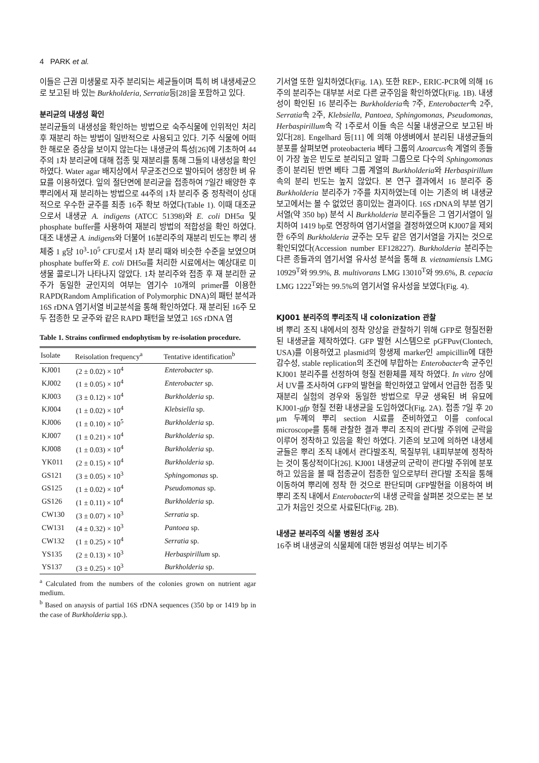4 PARK et al.
이들은 근권 미생물로 자주 분리되는 세균들이며 특히 벼 내생세균으로 보고된 바 있는 Burkholderia, Serratia등[28]을 포함하고 있다.
분리균의 내생성 확인
분리균들의 내생성을 확인하는 방법으로 숙주식물에 인위적인 처리 후 재분리 하는 방법이 일반적으로 사용되고 있다. 기주 식물에 어떠한 해로운 증상을 보이지 않는다는 내생균의 특성[26]에 기초하여 44주의 1차 분리균에 대해 접종 및 재분리를 통해 그들의 내생성을 확인하였다. Water agar 배지상에서 무균조건으로 발아되어 생장한 벼 유묘를 이용하였다. 잎의 절단면에 분리균을 접종하여 7일간 배양한 후 뿌리에서 재 분리하는 방법으로 44주의 1차 분리주 중 정착력이 상대적으로 우수한 균주를 최종 16주 확보 하였다(Table 1). 이때 대조균으로서 내생균 A. indigens (ATCC 51398)와 E. coli DH5α 및 phosphate buffer를 사용하여 재분리 방법의 적합성을 확인 하였다. 대조 내생균 A. indigens와 더불어 16분리주의 재분리 빈도는 뿌리 생체중 1 g당 10<sup>3</sup>-10<sup>5</sup> CFU로서 1차 분리 때와 비슷한 수준을 보였으며 phosphate buffer와 E. coli DH5α를 처리한 시료에서는 예상대로 미생물 콜로니가 나타나지 않았다. 1차 분리주와 접종 후 재 분리한 균주가 동일한 균인지의 여부는 염기수 10개의 primer를 이용한 RAPD(Random Amplification of Polymorphic DNA)의 패턴 분석과 16S rDNA 염기서열 비교분석을 통해 확인하였다. 재 분리된 16주 모두 접종한 모 균주와 같은 RAPD 패턴을 보였고 16S rDNA 염
Table 1. Strains confirmed endophytism by re-isolation procedure.
| Isolate | Reisolation frequency<sup>a</sup> | Tentative identification<sup>b</sup> |
| --- | --- | --- |
| KJ001 | (2 ± 0.02) × 10<sup>4</sup> | Enterobacter sp. |
| KJ002 | (1 ± 0.05) × 10<sup>4</sup> | Enterobacter sp. |
| KJ003 | (3 ± 0.12) × 10<sup>4</sup> | Burkholderia sp. |
| KJ004 | (1 ± 0.02) × 10<sup>4</sup> | Klebsiella sp. |
| KJ006 | (1 ± 0.10) × 10<sup>5</sup> | Burkholderia sp. |
| KJ007 | (1 ± 0.21) × 10<sup>4</sup> | Burkholderia sp. |
| KJ008 | (1 ± 0.03) × 10<sup>4</sup> | Burkholderia sp. |
| YK011 | (2 ± 0.15) × 10<sup>4</sup> | Burkholderia sp. |
| GS121 | (3 ± 0.05) × 10<sup>3</sup> | Sphingomonas sp. |
| GS125 | (1 ± 0.02) × 10<sup>4</sup> | Pseudomonas sp. |
| GS126 | (1 ± 0.11) × 10<sup>4</sup> | Burkholderia sp. |
| CW130 | (3 ± 0.07) × 10<sup>3</sup> | Serratia sp. |
| CW131 | (4 ± 0.32) × 10<sup>3</sup> | Pantoea sp. |
| CW132 | (1 ± 0.25) × 10<sup>4</sup> | Serratia sp. |
| YS135 | (2 ± 0.13) × 10<sup>3</sup> | Herbaspirillum sp. |
| YS137 | (3 ± 0.25) × 10<sup>3</sup> | Burkholderia sp. |
<sup>a</sup> Calculated from the numbers of the colonies grown on nutrient agar medium.
<sup>b</sup> Based on anaysis of partial 16S rDNA sequences (350 bp or 1419 bp in the case of Burkholderia spp.).
기서열 또한 일치하였다(Fig. 1A). 또한 REP-, ERIC-PCR에 의해 16주의 분리주는 대부분 서로 다른 균주임을 확인하였다(Fig. 1B). 내생성이 확인된 16 분리주는 Burkholderia속 7주, Enterobacter속 2주, Serratia속 2주, Klebsiella, Pantoea, Sphingomonas, Pseudomonas, Herbaspirillum속 각 1주로서 이들 속은 식물 내생균으로 보고된 바 있다[28]. Engelhard 등[11] 에 의해 야생벼에서 분리된 내생균들의 분포를 살펴보면 proteobacteria 베타 그룹의 Azoarcus속 계열의 종들이 가장 높은 빈도로 분리되고 알파 그룹으로 다수의 Sphingomonas 종이 분리된 반면 베타 그룹 계열의 Burkholderia와 Herbaspirillum속의 분리 빈도는 높지 않았다. 본 연구 결과에서 16 분리주 중 Burkholderia 분리주가 7주를 차지하였는데 이는 기존의 벼 내생균 보고에서는 볼 수 없었던 흥미있는 결과이다. 16S rDNA의 부분 염기서열(약 350 bp) 분석 시 Burkholderia 분리주들은 그 염기서열이 일치하여 1419 bp로 연장하여 염기서열을 결정하였으며 KJ007을 제외한 6주의 Burkholderia 균주는 모두 같은 염기서열을 가지는 것으로 확인되었다(Accession number EF128227). Burkholderia 분리주는 다른 종들과의 염기서열 유사성 분석을 통해 B. vietnamiensis LMG 10929<sup>T</sup>와 99.9%, B. multivorans LMG 13010<sup>T</sup>와 99.6%, B. cepacia LMG 1222<sup>T</sup>와는 99.5%의 염기서열 유사성을 보였다(Fig. 4).
KJ001 분리주의 뿌리조직 내 colonization 관찰
벼 뿌리 조직 내에서의 정착 양상을 관찰하기 위해 GFP로 형질전환된 내생균을 제작하였다. GFP 발현 시스템으로 pGFPuv(Clontech, USA)를 이용하였고 plasmid의 항생제 marker인 ampicillin에 대한 감수성, stable replication의 조건에 부합하는 Enterobacter속 균주인 KJ001 분리주를 선정하여 형질 전환체를 제작 하였다. In vitro 상에서 UV를 조사하여 GFP의 발현을 확인하였고 앞에서 언급한 접종 및 재분리 실험의 경우와 동일한 방법으로 무균 생육된 벼 유묘에 KJ001-gfp 형질 전환 내생균을 도입하였다(Fig. 2A). 접종 7일 후 20 μm 두께의 뿌리 section 시료를 준비하였고 이를 confocal microscope를 통해 관찰한 결과 뿌리 조직의 관다발 주위에 군락을 이루어 정착하고 있음을 확인 하였다. 기존의 보고에 의하면 내생세균들은 뿌리 조직 내에서 관다발조직, 목질부위, 내피부분에 정착하는 것이 통상적이다[26]. KJ001 내생균의 군락이 관다발 주위에 분포 하고 있음을 볼 때 접종균이 접종한 잎으로부터 관다발 조직을 통해 이동하여 뿌리에 정착 한 것으로 판단되며 GFP발현을 이용하여 벼 뿌리 조직 내에서 Enterobacter의 내생 군락을 살펴본 것으로는 본 보고가 처음인 것으로 사료된다(Fig. 2B).
내생균 분리주의 식물 병원성 조사
16주 벼 내생균의 식물체에 대한 병원성 여부는 비기주